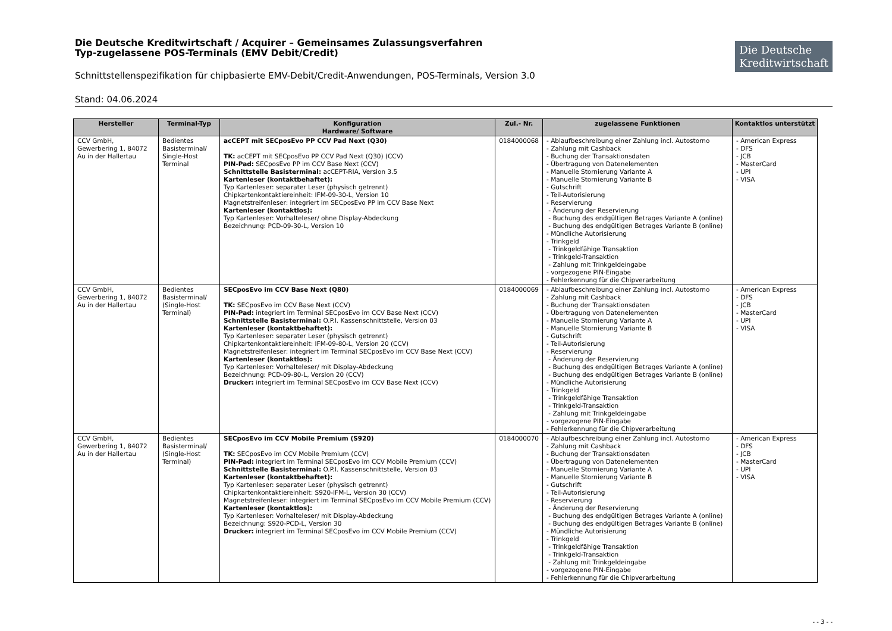Die Deutsche Kreditwirtschaft / Acquirer – Gemeinsames Zulassungsverfahren
Typ-zugelassene POS-Terminals (EMV Debit/Credit)
Die Deutsche
Kreditwirtschaft
Schnittstellenspezifikation für chipbasierte EMV-Debit/Credit-Anwendungen, POS-Terminals, Version 3.0
Stand: 04.06.2024
| Hersteller | Terminal-Typ | Konfiguration Hardware/ Software | Zul.- Nr. | zugelassene Funktionen | Kontaktlos unterstützt |
| --- | --- | --- | --- | --- | --- |
| CCV GmbH, Gewerbering 1, 84072 Au in der Hallertau | Bedientes Basisterminal/ Single-Host Terminal | acCEPT mit SECposEvo PP CCV Pad Next (Q30) TK: acCEPT mit SECposEvo PP CCV Pad Next (Q30) (CCV) PIN-Pad: SECposEvo PP im CCV Base Next (CCV) Schnittstelle Basisterminal: acCEPT-RIA, Version 3.5 Kartenleser (kontaktbehaftet): Typ Kartenleser: separater Leser (physisch getrennt) Chipkartenkontaktiereinheit: IFM-09-30-L, Version 10 Magnetstreifenleser: integriert im SECposEvo PP im CCV Base Next Kartenleser (kontaktlos): Typ Kartenleser: Vorhalteleser/ ohne Display-Abdeckung Bezeichnung: PCD-09-30-L, Version 10 | 0184000068 | - Ablaufbeschreibung einer Zahlung incl. Autostorno - Zahlung mit Cashback - Buchung der Transaktionsdaten - Übertragung von Datenelementen - Manuelle Stornierung Variante A - Manuelle Stornierung Variante B - Gutschrift - Teil-Autorisierung - Reservierung - Änderung der Reservierung - Buchung des endgültigen Betrages Variante A (online) - Buchung des endgültigen Betrages Variante B (online) - Mündliche Autorisierung - Trinkgeld - Trinkgeldfähige Transaktion - Trinkgeld-Transaktion - Zahlung mit Trinkgeldeingabe - vorgezogene PIN-Eingabe - Fehlerkennung für die Chipverarbeitung | - American Express - DFS - JCB - MasterCard - UPI - VISA |
| CCV GmbH, Gewerbering 1, 84072 Au in der Hallertau | Bedientes Basisterminal/ (Single-Host Terminal) | SECposEvo im CCV Base Next (Q80) TK: SECposEvo im CCV Base Next (CCV) PIN-Pad: integriert im Terminal SECposEvo im CCV Base Next (CCV) Schnittstelle Basisterminal: O.P.I. Kassenschnittstelle, Version 03 Kartenleser (kontaktbehaftet): Typ Kartenleser: separater Leser (physisch getrennt) Chipkartenkontaktiereinheit: IFM-09-80-L, Version 20 (CCV) Magnetstreifenleser: integriert im Terminal SECposEvo im CCV Base Next (CCV) Kartenleser (kontaktlos): Typ Kartenleser: Vorhalteleser/ mit Display-Abdeckung Bezeichnung: PCD-09-80-L, Version 20 (CCV) Drucker: integriert im Terminal SECposEvo im CCV Base Next (CCV) | 0184000069 | - Ablaufbeschreibung einer Zahlung incl. Autostorno - Zahlung mit Cashback - Buchung der Transaktionsdaten - Übertragung von Datenelementen - Manuelle Stornierung Variante A - Manuelle Stornierung Variante B - Gutschrift - Teil-Autorisierung - Reservierung - Änderung der Reservierung - Buchung des endgültigen Betrages Variante A (online) - Buchung des endgültigen Betrages Variante B (online) - Mündliche Autorisierung - Trinkgeld - Trinkgeldfähige Transaktion - Trinkgeld-Transaktion - Zahlung mit Trinkgeldeingabe - vorgezogene PIN-Eingabe - Fehlerkennung für die Chipverarbeitung | - American Express - DFS - JCB - MasterCard - UPI - VISA |
| CCV GmbH, Gewerbering 1, 84072 Au in der Hallertau | Bedientes Basisterminal/ (Single-Host Terminal) | SECposEvo im CCV Mobile Premium (S920) TK: SECposEvo im CCV Mobile Premium (CCV) PIN-Pad: integriert im Terminal SECposEvo im CCV Mobile Premium (CCV) Schnittstelle Basisterminal: O.P.I. Kassenschnittstelle, Version 03 Kartenleser (kontaktbehaftet): Typ Kartenleser: separater Leser (physisch getrennt) Chipkartenkontaktiereinheit: S920-IFM-L, Version 30 (CCV) Magnetstreifenleser: integriert im Terminal SECposEvo im CCV Mobile Premium (CCV) Kartenleser (kontaktlos): Typ Kartenleser: Vorhalteleser/ mit Display-Abdeckung Bezeichnung: S920-PCD-L, Version 30 Drucker: integriert im Terminal SECposEvo im CCV Mobile Premium (CCV) | 0184000070 | - Ablaufbeschreibung einer Zahlung incl. Autostorno - Zahlung mit Cashback - Buchung der Transaktionsdaten - Übertragung von Datenelementen - Manuelle Stornierung Variante A - Manuelle Stornierung Variante B - Gutschrift - Teil-Autorisierung - Reservierung - Änderung der Reservierung - Buchung des endgültigen Betrages Variante A (online) - Buchung des endgültigen Betrages Variante B (online) - Mündliche Autorisierung - Trinkgeld - Trinkgeldfähige Transaktion - Trinkgeld-Transaktion - Zahlung mit Trinkgeldeingabe - vorgezogene PIN-Eingabe - Fehlerkennung für die Chipverarbeitung | - American Express - DFS - JCB - MasterCard - UPI - VISA |
- - 3 - -